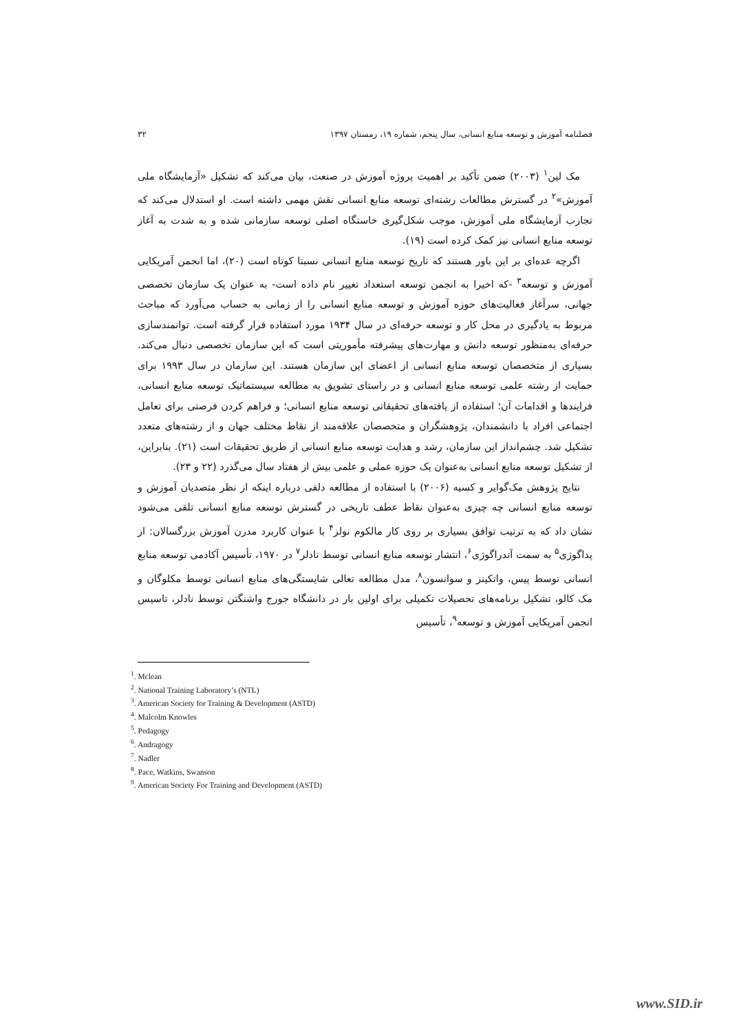فصلنامه آموزش و توسعه منابع انسانی، سال پنجم، شماره ۱۹، زمستان ۱۳۹۷ ۳۲
مک لین<sup>۱</sup> (۲۰۰۳) ضمن تأکید بر اهمیت پروژه آموزش در صنعت، بیان می‌کند که تشکیل «آزمایشگاه ملی آموزش»<sup>۲</sup> در گسترش مطالعات رشته‌ای توسعه منابع انسانی نقش مهمی داشته است. او استدلال می‌کند که تجارب آزمایشگاه ملی آموزش، موجب شکل‌گیری خاستگاه اصلی توسعه سازمانی شده و به شدت به آغاز توسعه منابع انسانی نیز کمک کرده است (۱۹).
اگرچه عده‌ای بر این باور هستند که تاریخ توسعه منابع انسانی نسبتا کوتاه است (۲۰)، اما انجمن آمریکایی آموزش و توسعه<sup>۳</sup> -که اخیرا به انجمن توسعه استعداد تغییر نام داده است- به عنوان یک سازمان تخصصی جهانی، سرآغاز فعالیت‌های حوزه آموزش و توسعه منابع انسانی را از زمانی به حساب می‌آورد که مباحث مربوط به یادگیری در محل کار و توسعه حرفه‌ای در سال ۱۹۳۴ مورد استفاده قرار گرفته است. توانمندسازی حرفه‌ای به‌منظور توسعه دانش و مهارت‌های پیشرفته مأموریتی است که این سازمان تخصصی دنبال می‌کند. بسیاری از متخصصان توسعه منابع انسانی از اعضای این سازمان هستند. این سازمان در سال ۱۹۹۳ برای حمایت از رشته علمی توسعه منابع انسانی و در راستای تشویق به مطالعه سیستماتیک توسعه منابع انسانی، فرایندها و اقدامات آن؛ استفاده از یافته‌های تحقیقاتی توسعه منابع انسانی؛ و فراهم کردن فرصتی برای تعامل اجتماعی افراد با دانشمندان، پژوهشگران و متخصصان علاقه‌مند از نقاط مختلف جهان و از رشته‌های متعدد تشکیل شد. چشم‌انداز این سازمان، رشد و هدایت توسعه منابع انسانی از طریق تحقیقات است (۲۱). بنابراین، از تشکیل توسعه منابع انسانی به‌عنوان یک حوزه عملی و علمی بیش از هفتاد سال می‌گذرد (۲۲ و ۲۳).
نتایج پژوهش مک‌گوایر و کسیه (۲۰۰۶) با استفاده از مطالعه دلفی درباره اینکه از نظر متصدیان آموزش و توسعه منابع انسانی چه چیزی به‌عنوان نقاط عطف تاریخی در گسترش توسعه منابع انسانی تلقی می‌شود نشان داد که به ترتیب توافق بسیاری بر روی کار مالکوم نولز<sup>۴</sup> با عنوان کاربرد مدرن آموزش بزرگسالان: از پداگوژی<sup>۵</sup> به سمت آندراگوژی<sup>۶</sup>، انتشار توسعه منابع انسانی توسط نادلر<sup>۷</sup> در ۱۹۷۰، تأسیس آکادمی توسعه منابع انسانی توسط پیس، واتکینز و سوانسون<sup>۸</sup>، مدل مطالعه تعالی شایستگی‌های منابع انسانی توسط مکلوگان و مک کالو، تشکیل برنامه‌های تحصیلات تکمیلی برای اولین بار در دانشگاه جورج واشنگتن توسط نادلر، تاسیس انجمن آمریکایی آموزش و توسعه<sup>۹</sup>، تأسیس
<sup>1</sup>. Mclean
<sup>2</sup>. National Training Laboratory’s (NTL)
<sup>3</sup>. American Society for Training & Development (ASTD)
<sup>4</sup>. Malcolm Knowles
<sup>5</sup>. Pedagogy
<sup>6</sup>. Andragogy
<sup>7</sup>. Nadler
<sup>8</sup>. Pace, Watkins, Swanson
<sup>9</sup>. American Society For Training and Development (ASTD)
www.SID.ir